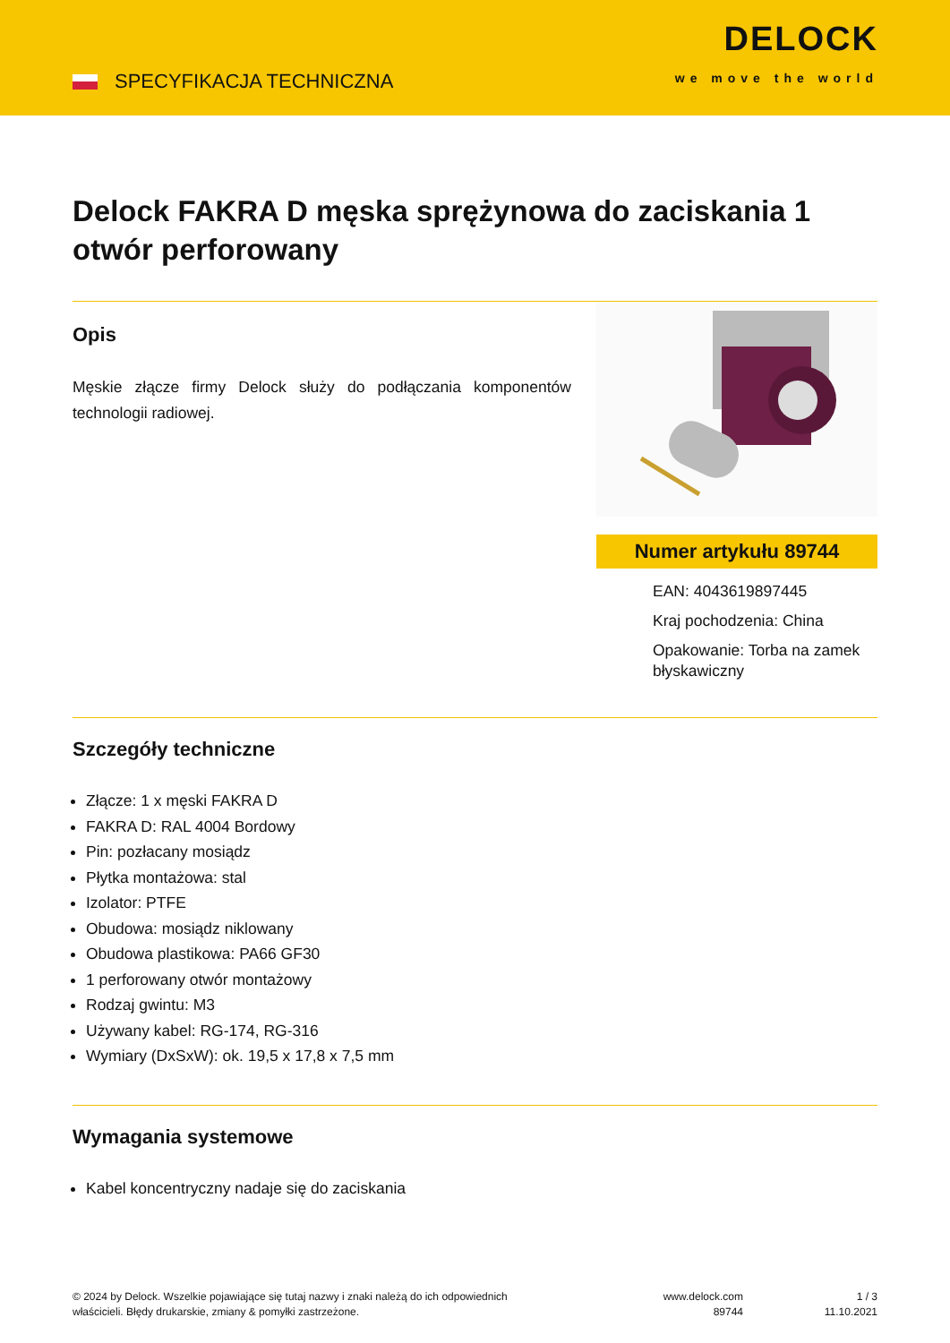SPECYFIKACJA TECHNICZNA
DELOCK
we move the world
Delock FAKRA D męska sprężynowa do zaciskania 1 otwór perforowany
Opis
Męskie złącze firmy Delock służy do podłączania komponentów technologii radiowej.
Numer artykułu 89744
EAN: 4043619897445
Kraj pochodzenia: China
Opakowanie: Torba na zamek błyskawiczny
Szczegóły techniczne
Złącze: 1 x męski FAKRA D
FAKRA D: RAL 4004 Bordowy
Pin: pozłacany mosiądz
Płytka montażowa: stal
Izolator: PTFE
Obudowa: mosiądz niklowany
Obudowa plastikowa: PA66 GF30
1 perforowany otwór montażowy
Rodzaj gwintu: M3
Używany kabel: RG-174, RG-316
Wymiary (DxSxW): ok. 19,5 x 17,8 x 7,5 mm
Wymagania systemowe
Kabel koncentryczny nadaje się do zaciskania
© 2024 by Delock. Wszelkie pojawiające się tutaj nazwy i znaki należą do ich odpowiednich właścicieli. Błędy drukarskie, zmiany & pomyłki zastrzeżone.
www.delock.com
89744
1 / 3
11.10.2021